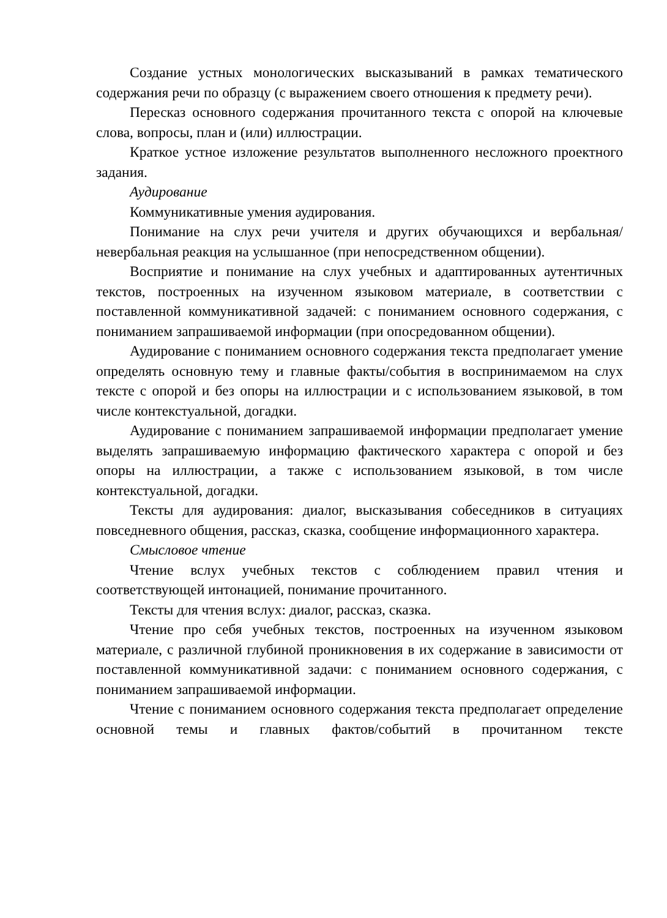Создание устных монологических высказываний в рамках тематического содержания речи по образцу (с выражением своего отношения к предмету речи).
Пересказ основного содержания прочитанного текста с опорой на ключевые слова, вопросы, план и (или) иллюстрации.
Краткое устное изложение результатов выполненного несложного проектного задания.
Аудирование
Коммуникативные умения аудирования.
Понимание на слух речи учителя и других обучающихся и вербальная/невербальная реакция на услышанное (при непосредственном общении).
Восприятие и понимание на слух учебных и адаптированных аутентичных текстов, построенных на изученном языковом материале, в соответствии с поставленной коммуникативной задачей: с пониманием основного содержания, с пониманием запрашиваемой информации (при опосредованном общении).
Аудирование с пониманием основного содержания текста предполагает умение определять основную тему и главные факты/события в воспринимаемом на слух тексте с опорой и без опоры на иллюстрации и с использованием языковой, в том числе контекстуальной, догадки.
Аудирование с пониманием запрашиваемой информации предполагает умение выделять запрашиваемую информацию фактического характера с опорой и без опоры на иллюстрации, а также с использованием языковой, в том числе контекстуальной, догадки.
Тексты для аудирования: диалог, высказывания собеседников в ситуациях повседневного общения, рассказ, сказка, сообщение информационного характера.
Смысловое чтение
Чтение вслух учебных текстов с соблюдением правил чтения и соответствующей интонацией, понимание прочитанного.
Тексты для чтения вслух: диалог, рассказ, сказка.
Чтение про себя учебных текстов, построенных на изученном языковом материале, с различной глубиной проникновения в их содержание в зависимости от поставленной коммуникативной задачи: с пониманием основного содержания, с пониманием запрашиваемой информации.
Чтение с пониманием основного содержания текста предполагает определение основной темы и главных фактов/событий в прочитанном тексте